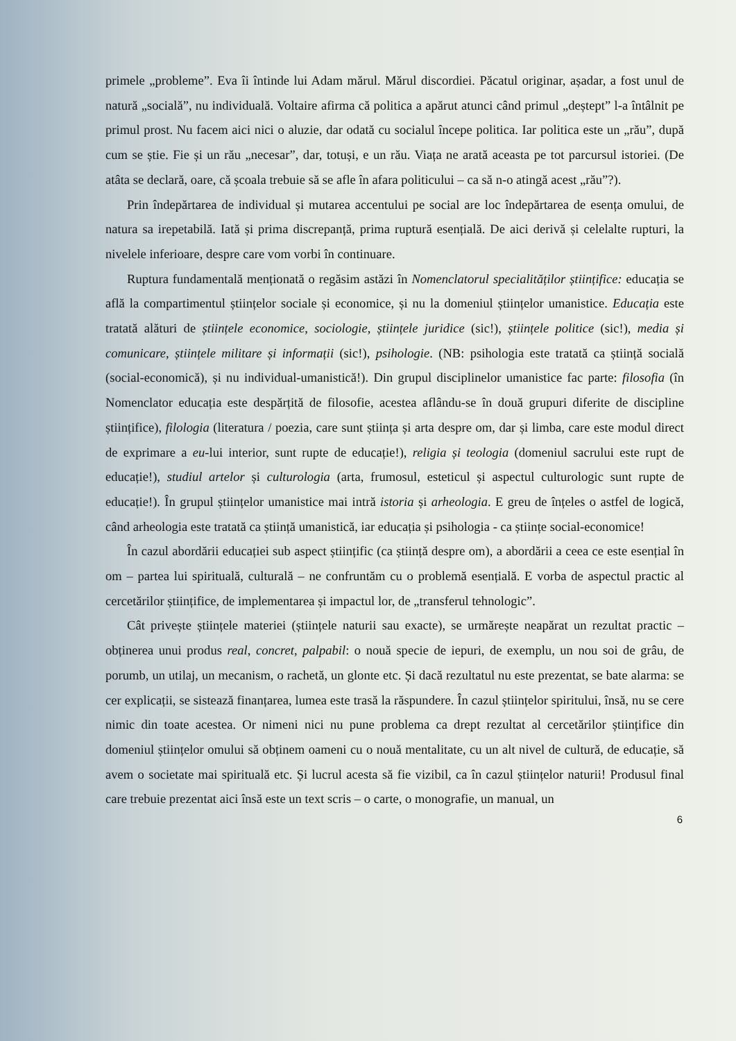primele „probleme”. Eva îi întinde lui Adam mărul. Mărul discordiei. Păcatul originar, așadar, a fost unul de natură „socială”, nu individuală. Voltaire afirma că politica a apărut atunci când primul „deștept” l-a întâlnit pe primul prost. Nu facem aici nici o aluzie, dar odată cu socialul începe politica. Iar politica este un „rău”, după cum se știe. Fie și un rău „necesar”, dar, totuși, e un rău. Viața ne arată aceasta pe tot parcursul istoriei. (De atâta se declară, oare, că școala trebuie să se afle în afara politicului – ca să n-o atingă acest „rău”?).
Prin îndepărtarea de individual și mutarea accentului pe social are loc îndepărtarea de esența omului, de natura sa irepetabilă. Iată și prima discrepanță, prima ruptură esențială. De aici derivă și celelalte rupturi, la nivelele inferioare, despre care vom vorbi în continuare.
Ruptura fundamentală menționată o regăsim astăzi în Nomenclatorul specialităților științifice: educația se află la compartimentul științelor sociale și economice, și nu la domeniul științelor umanistice. Educația este tratată alături de științele economice, sociologie, științele juridice (sic!), științele politice (sic!), media și comunicare, științele militare și informații (sic!), psihologie. (NB: psihologia este tratată ca știință socială (social-economică), și nu individual-umanistică!). Din grupul disciplinelor umanistice fac parte: filosofia (în Nomenclator educația este despărțită de filosofie, acestea aflându-se în două grupuri diferite de discipline științifice), filologia (literatura / poezia, care sunt știința și arta despre om, dar și limba, care este modul direct de exprimare a eu-lui interior, sunt rupte de educație!), religia și teologia (domeniul sacrului este rupt de educație!), studiul artelor și culturologia (arta, frumosul, esteticul și aspectul culturologic sunt rupte de educație!). În grupul științelor umanistice mai intră istoria și arheologia. E greu de înțeles o astfel de logică, când arheologia este tratată ca știință umanistică, iar educația și psihologia - ca științe social-economice!
În cazul abordării educației sub aspect științific (ca știință despre om), a abordării a ceea ce este esențial în om – partea lui spirituală, culturală – ne confruntăm cu o problemă esențială. E vorba de aspectul practic al cercetărilor științifice, de implementarea și impactul lor, de „transferul tehnologic”.
Cât privește științele materiei (științele naturii sau exacte), se urmărește neapărat un rezultat practic – obținerea unui produs real, concret, palpabil: o nouă specie de iepuri, de exemplu, un nou soi de grâu, de porumb, un utilaj, un mecanism, o rachetă, un glonte etc. Și dacă rezultatul nu este prezentat, se bate alarma: se cer explicații, se sistează finanțarea, lumea este trasă la răspundere. În cazul științelor spiritului, însă, nu se cere nimic din toate acestea. Or nimeni nici nu pune problema ca drept rezultat al cercetărilor științifice din domeniul științelor omului să obținem oameni cu o nouă mentalitate, cu un alt nivel de cultură, de educație, să avem o societate mai spirituală etc. Și lucrul acesta să fie vizibil, ca în cazul științelor naturii! Produsul final care trebuie prezentat aici însă este un text scris – o carte, o monografie, un manual, un
6